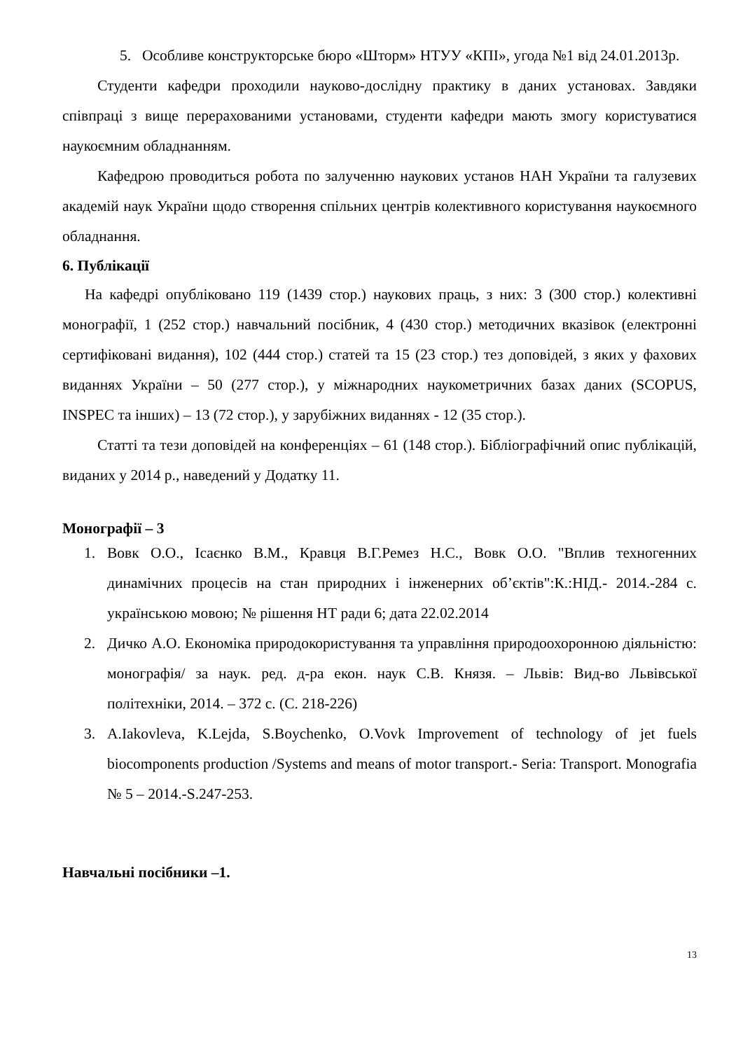5. Особливе конструкторське бюро «Шторм» НТУУ «КПІ», угода №1 від 24.01.2013р.
Студенти кафедри проходили науково-дослідну практику в даних установах. Завдяки співпраці з вище перерахованими установами, студенти кафедри мають змогу користуватися наукоємним обладнанням.
Кафедрою проводиться робота по залученню наукових установ НАН України та галузевих академій наук України щодо створення спільних центрів колективного користування наукоємного обладнання.
6. Публікації
На кафедрі опубліковано 119 (1439 стор.) наукових праць, з них: 3 (300 стор.) колективні монографії, 1 (252 стор.) навчальний посібник, 4 (430 стор.) методичних вказівок (електронні сертифіковані видання), 102 (444 стор.) статей та 15 (23 стор.) тез доповідей, з яких у фахових виданнях України – 50 (277 стор.), у міжнародних наукометричних базах даних (SCOPUS, INSPEC та інших) – 13 (72 стор.), у зарубіжних виданнях - 12 (35 стор.).
Статті та тези доповідей на конференціях – 61 (148 стор.). Бібліографічний опис публікацій, виданих у 2014 р., наведений у Додатку 11.
Монографії – 3
1. Вовк О.О., Ісаєнко В.М., Кравця В.Г.Ремез Н.С., Вовк О.О. "Вплив техногенних динамічних процесів на стан природних і інженерних об’єктів":К.:НІД.- 2014.-284 с. українською мовою; № рішення НТ ради 6; дата 22.02.2014
2. Дичко А.О. Економіка природокористування та управління природоохоронною діяльністю: монографія/ за наук. ред. д-ра екон. наук С.В. Князя. – Львів: Вид-во Львівської політехніки, 2014. – 372 с. (С. 218-226)
3. A.Iakovleva, K.Lejda, S.Boychenko, O.Vovk Improvement of technology of jet fuels biocomponents production /Systems and means of motor transport.- Seria: Transport. Monografia № 5 – 2014.-S.247-253.
Навчальні посібники –1.
13